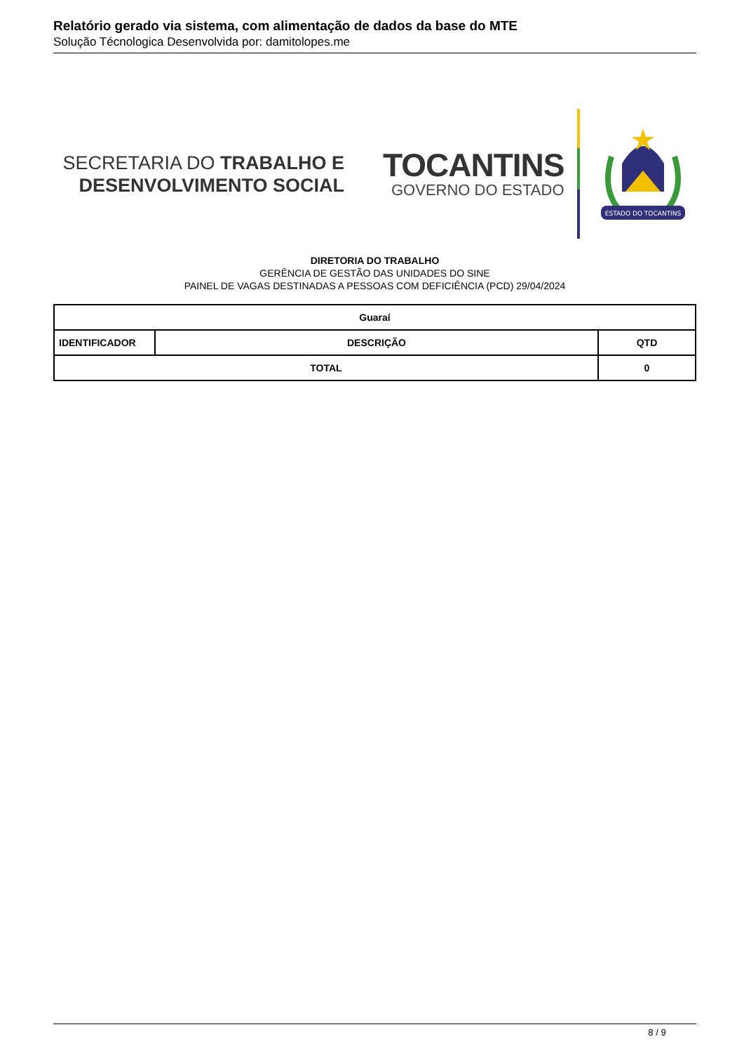Relatório gerado via sistema, com alimentação de dados da base do MTE
Solução Técnologica Desenvolvida por: damitolopes.me
SECRETARIA DO TRABALHO E
DESENVOLVIMENTO SOCIAL
TOCANTINS
GOVERNO DO ESTADO
ESTADO DO TOCANTINS
DIRETORIA DO TRABALHO
GERÊNCIA DE GESTÃO DAS UNIDADES DO SINE
PAINEL DE VAGAS DESTINADAS A PESSOAS COM DEFICIÊNCIA (PCD) 29/04/2024
| Guaraí | | | |
| --- | --- | --- | --- |
| IDENTIFICADOR | DESCRIÇÃO | | QTD |
| TOTAL | | 0 | |
8 / 9